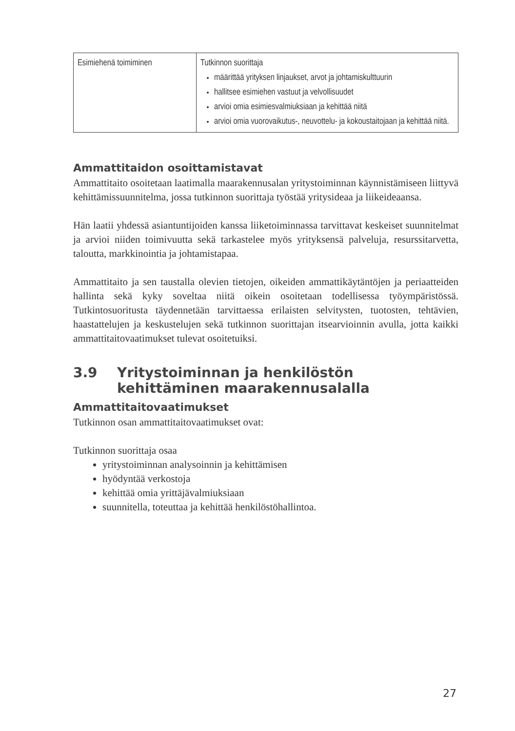| Esimiehenä toimiminen | Tutkinnon suorittaja määrittää yrityksen linjaukset, arvot ja johtamiskulttuurin hallitsee esimiehen vastuut ja velvollisuudet arvioi omia esimiesvalmiuksiaan ja kehittää niitä arvioi omia vuorovaikutus-, neuvottelu- ja kokoustaitojaan ja kehittää niitä. |
Ammattitaidon osoittamistavat
Ammattitaito osoitetaan laatimalla maarakennusalan yritystoiminnan käynnistämiseen liittyvä kehittämissuunnitelma, jossa tutkinnon suorittaja työstää yritysideaa ja liikeideaansa.
Hän laatii yhdessä asiantuntijoiden kanssa liiketoiminnassa tarvittavat keskeiset suunnitelmat ja arvioi niiden toimivuutta sekä tarkastelee myös yrityksensä palveluja, resurssitarvetta, taloutta, markkinointia ja johtamistapaa.
Ammattitaito ja sen taustalla olevien tietojen, oikeiden ammattikäytäntöjen ja periaatteiden hallinta sekä kyky soveltaa niitä oikein osoitetaan todellisessa työympäristössä. Tutkintosuoritusta täydennetään tarvittaessa erilaisten selvitysten, tuotosten, tehtävien, haastattelujen ja keskustelujen sekä tutkinnon suorittajan itsearvioinnin avulla, jotta kaikki ammattitaitovaatimukset tulevat osoitetuiksi.
3.9 Yritystoiminnan ja henkilöstön kehittäminen maarakennusalalla
Ammattitaitovaatimukset
Tutkinnon osan ammattitaitovaatimukset ovat:
Tutkinnon suorittaja osaa
yritystoiminnan analysoinnin ja kehittämisen
hyödyntää verkostoja
kehittää omia yrittäjävalmiuksiaan
suunnitella, toteuttaa ja kehittää henkilöstöhallintoa.
27